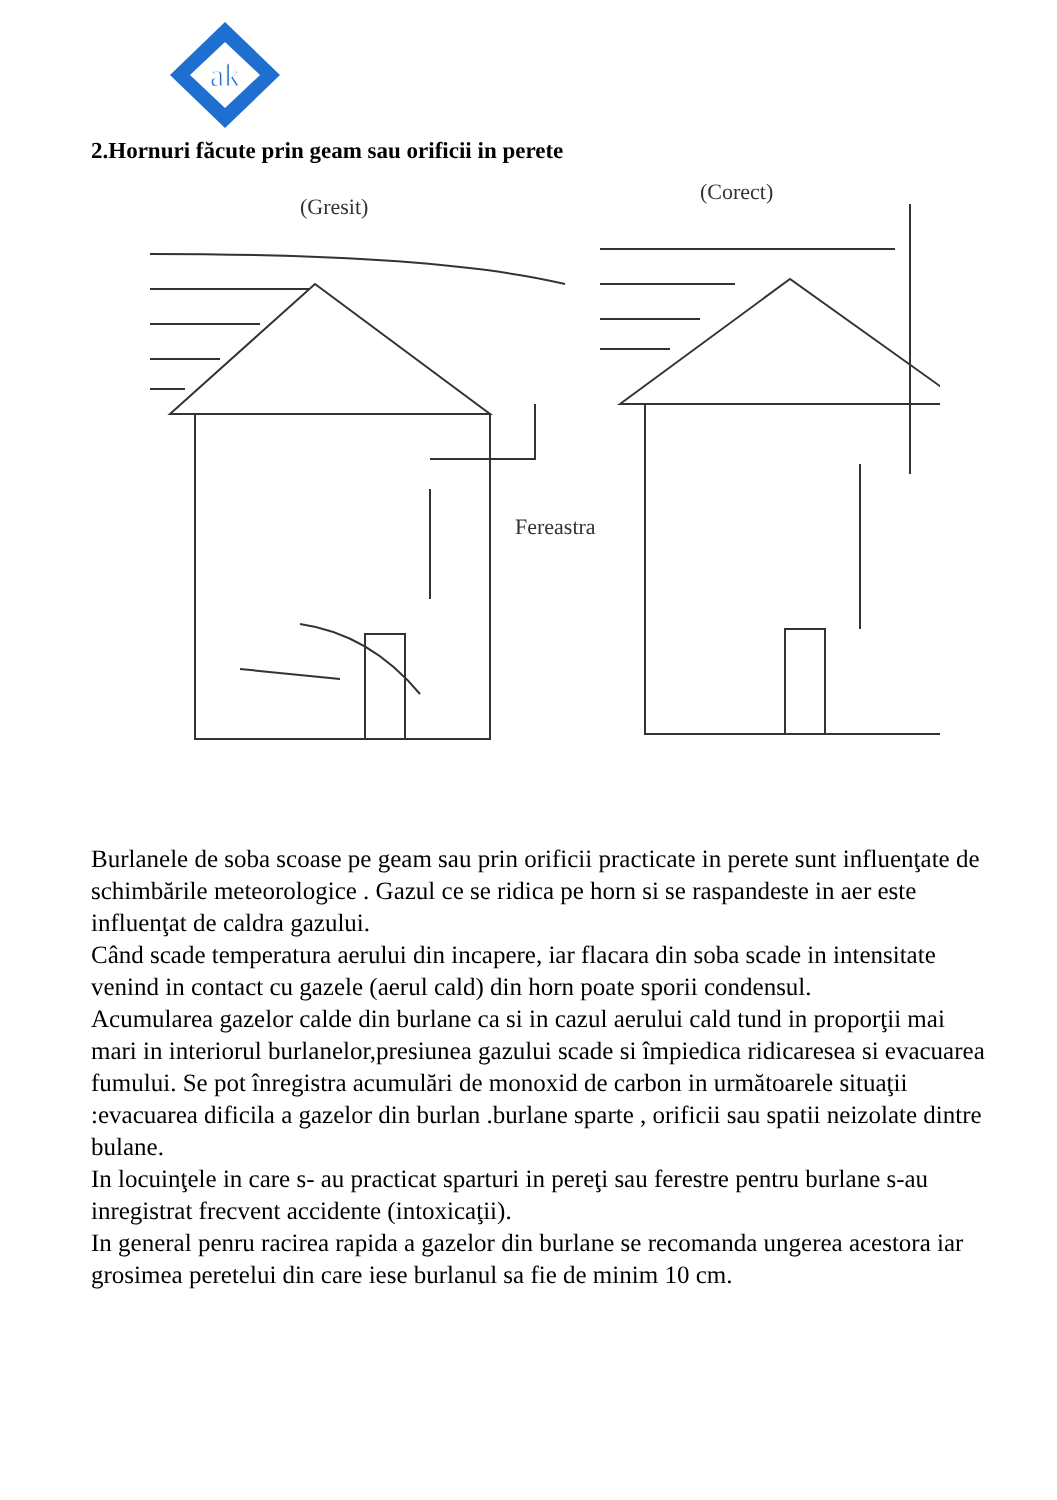ak
2.Hornuri făcute prin geam sau orificii in perete
(Gresit)
(Corect)
Fereastra
Burlanele de soba scoase pe geam sau prin orificii practicate in perete sunt influenţate de schimbările meteorologice . Gazul ce se ridica pe horn si se raspandeste in aer este influenţat de caldra gazului.
Când scade temperatura aerului din incapere, iar flacara din soba scade in intensitate venind in contact cu gazele (aerul cald) din horn poate sporii condensul.
Acumularea gazelor calde din burlane ca si in cazul aerului cald tund in proporţii mai mari in interiorul burlanelor,presiunea gazului scade si împiedica ridicaresea si evacuarea fumului. Se pot înregistra acumulări de monoxid de carbon in următoarele situaţii :evacuarea dificila a gazelor din burlan .burlane sparte , orificii sau spatii neizolate dintre bulane.
In locuinţele in care s- au practicat sparturi in pereţi sau ferestre pentru burlane s-au inregistrat frecvent accidente (intoxicaţii).
In general penru racirea rapida a gazelor din burlane se recomanda ungerea acestora iar grosimea peretelui din care iese burlanul sa fie de minim 10 cm.